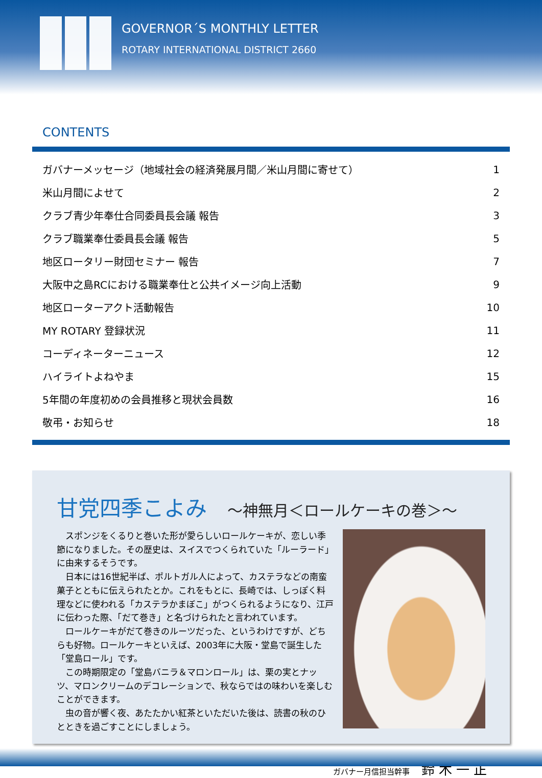GOVERNOR´S MONTHLY LETTER
ROTARY INTERNATIONAL DISTRICT 2660
CONTENTS
| ガバナーメッセージ（地域社会の経済発展月間／米山月間に寄せて） | 1 |
| 米山月間によせて | 2 |
| クラブ青少年奉仕合同委員長会議 報告 | 3 |
| クラブ職業奉仕委員長会議 報告 | 5 |
| 地区ロータリー財団セミナー 報告 | 7 |
| 大阪中之島RCにおける職業奉仕と公共イメージ向上活動 | 9 |
| 地区ローターアクト活動報告 | 10 |
| MY ROTARY 登録状況 | 11 |
| コーディネーターニュース | 12 |
| ハイライトよねやま | 15 |
| 5年間の年度初めの会員推移と現状会員数 | 16 |
| 敬弔・お知らせ | 18 |
甘党四季こよみ ～神無月＜ロールケーキの巻＞～
スポンジをくるりと巻いた形が愛らしいロールケーキが、恋しい季節になりました。その歴史は、スイスでつくられていた「ルーラード」に由来するそうです。
日本には16世紀半ば、ポルトガル人によって、カステラなどの南蛮菓子とともに伝えられたとか。これをもとに、長崎では、しっぽく料理などに使われる「カステラかまぼこ」がつくられるようになり、江戸に伝わった際、「だて巻き」と名づけられたと言われています。
ロールケーキがだて巻きのルーツだった、というわけですが、どちらも好物。ロールケーキといえば、2003年に大阪・堂島で誕生した「堂島ロール」です。
この時期限定の「堂島バニラ＆マロンロール」は、栗の実とナッツ、マロンクリームのデコレーションで、秋ならではの味わいを楽しむことができます。
虫の音が響く夜、あたたかい紅茶といただいた後は、読書の秋のひとときを過ごすことにしましょう。
ガバナー月信担当幹事 鈴木一正